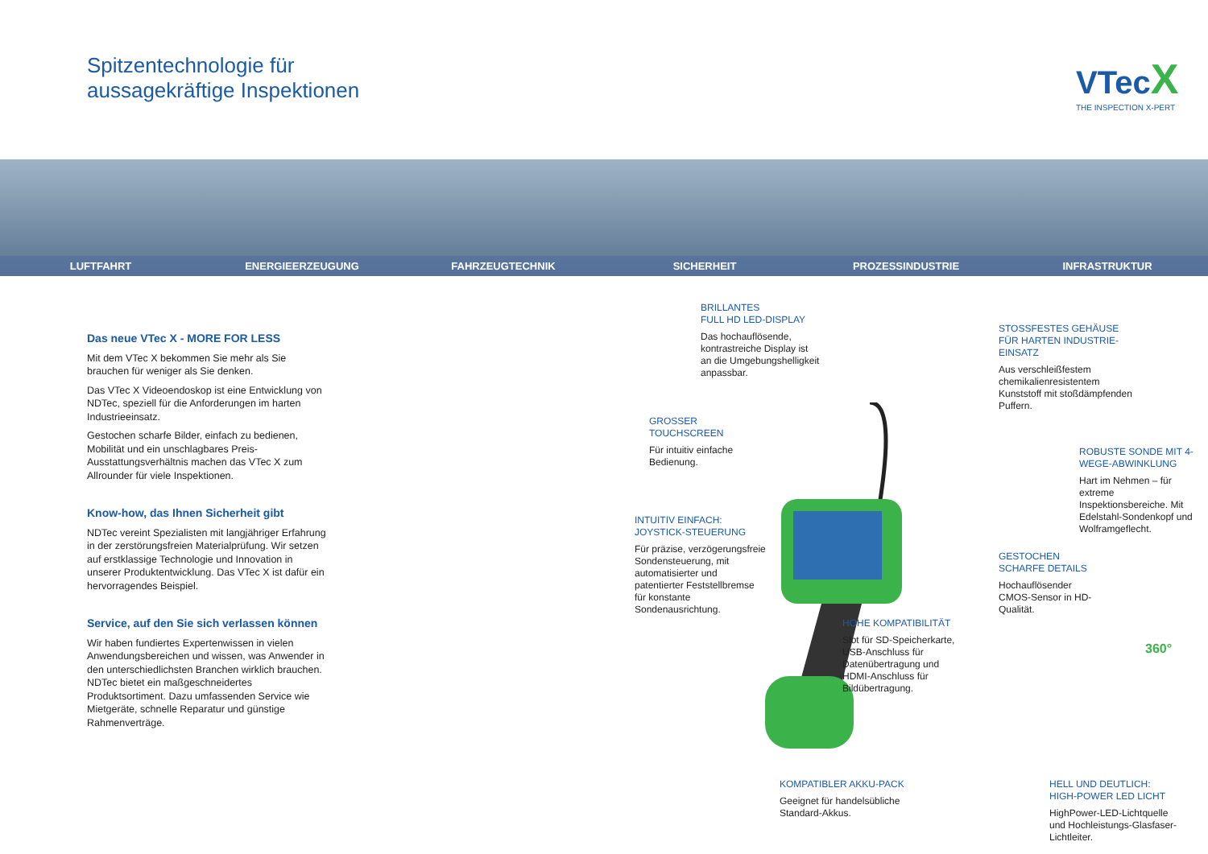Spitzentechnologie für
aussagekräftige Inspektionen
VTecX
THE INSPECTION X-PERT
LUFTFAHRT ENERGIEERZEUGUNG FAHRZEUGTECHNIK SICHERHEIT PROZESSINDUSTRIE INFRASTRUKTUR
Das neue VTec X - MORE FOR LESS
Mit dem VTec X bekommen Sie mehr als Sie brauchen für weniger als Sie denken.
Das VTec X Videoendoskop ist eine Entwicklung von NDTec, speziell für die Anforderungen im harten Industrieeinsatz.
Gestochen scharfe Bilder, einfach zu bedienen, Mobilität und ein unschlagbares Preis-Ausstattungsverhältnis machen das VTec X zum Allrounder für viele Inspektionen.
Know-how, das Ihnen Sicherheit gibt
NDTec vereint Spezialisten mit langjähriger Erfahrung in der zerstörungsfreien Materialprüfung. Wir setzen auf erstklassige Technologie und Innovation in unserer Produktentwicklung. Das VTec X ist dafür ein hervorragendes Beispiel.
Service, auf den Sie sich verlassen können
Wir haben fundiertes Expertenwissen in vielen Anwendungsbereichen und wissen, was Anwender in den unterschiedlichsten Branchen wirklich brauchen. NDTec bietet ein maßgeschneidertes Produktsortiment. Dazu umfassenden Service wie Mietgeräte, schnelle Reparatur und günstige Rahmenverträge.
BRILLANTES
FULL HD LED-DISPLAY
Das hochauflösende, kontrastreiche Display ist an die Umgebungshelligkeit anpassbar.
STOSSFESTES GEHÄUSE FÜR HARTEN INDUSTRIE-EINSATZ
Aus verschleißfestem chemikalienresistentem Kunststoff mit stoßdämpfenden Puffern.
GROSSER
TOUCHSCREEN
Für intuitiv einfache Bedienung.
ROBUSTE SONDE MIT 4-WEGE-ABWINKLUNG
Hart im Nehmen – für extreme Inspektionsbereiche. Mit Edelstahl-Sondenkopf und Wolframgeflecht.
INTUITIV EINFACH:
JOYSTICK-STEUERUNG
Für präzise, verzögerungsfreie Sondensteuerung, mit automatisierter und patentierter Feststellbremse für konstante Sondenausrichtung.
GESTOCHEN
SCHARFE DETAILS
Hochauflösender CMOS-Sensor in HD-Qualität.
360°
HOHE KOMPATIBILITÄT
Slot für SD-Speicherkarte, USB-Anschluss für Datenübertragung und HDMI-Anschluss für Bildübertragung.
KOMPATIBLER AKKU-PACK
Geeignet für handelsübliche Standard-Akkus.
HELL UND DEUTLICH:
HIGH-POWER LED LICHT
HighPower-LED-Lichtquelle und Hochleistungs-Glasfaser-Lichtleiter.